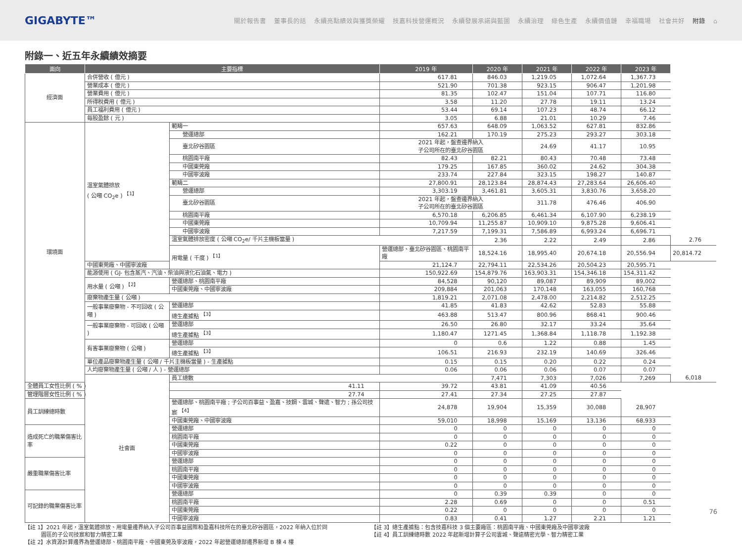GIGABYTE™
關於報告書 董事長的話 永續亮點績效與獲獎榮耀 技嘉科技營運概況 永續發展承諾與藍圖 永續治理 綠色生產 永續價值鏈 幸福職場 社會共好 附錄 ⌂
附錄一、近五年永續績效摘要
| 面向 | 主要指標 | | 2019 年 | 2020 年 | 2021 年 | 2022 年 | 2023 年 | |
| --- | --- | --- | --- | --- | --- | --- | --- | --- |
| 經濟面 | 合併營收 ( 億元 ) | | 617.81 | 846.03 | 1,219.05 | 1,072.64 | 1,367.73 | |
| | 營業成本 ( 億元 ) | | 521.90 | 701.38 | 923.15 | 906.47 | 1,201.98 | |
| | 營業費用 ( 億元 ) | | 81.35 | 102.47 | 151.04 | 107.71 | 116.80 | |
| | 所得稅費用 ( 億元 ) | | 3.58 | 11.20 | 27.78 | 19.11 | 13.24 | |
| | 員工福利費用 ( 億元 ) | | 53.44 | 69.14 | 107.23 | 48.74 | 66.12 | |
| | 每股盈餘 ( 元 ) | | 3.05 | 6.88 | 21.01 | 10.29 | 7.46 | |
| 環境面 | 溫室氣體排放 ( 公噸 CO<sub>2</sub>e ) <sup>【1】</sup> | 範疇一 | 657.63 | 648.09 | 1,063.52 | 627.81 | 832.86 | |
| | | 營運總部 | 162.21 | 170.19 | 275.23 | 293.27 | 303.18 | |
| | | 臺北矽谷園區 | 2021 年起，盤查邊界納入 子公司所在的臺北矽谷園區 | | 24.69 | 41.17 | 10.95 | |
| | | 桃園南平廠 | 82.43 | 82.21 | 80.43 | 70.48 | 73.48 | |
| | | 中國東莞廠 | 179.25 | 167.85 | 360.02 | 24.62 | 304.38 | |
| | | 中國寧波廠 | 233.74 | 227.84 | 323.15 | 198.27 | 140.87 | |
| | | 範疇二 | 27,800.91 | 28,123.84 | 28,874.43 | 27,283.64 | 26,606.40 | |
| | | 營運總部 | 3,303.19 | 3,461.81 | 3,605.31 | 3,830.76 | 3,658.20 | |
| | | 臺北矽谷園區 | 2021 年起，盤查邊界納入 子公司所在的臺北矽谷園區 | | 311.78 | 476.46 | 406.90 | |
| | | 桃園南平廠 | 6,570.18 | 6,206.85 | 6,461.34 | 6,107.90 | 6,238.19 | |
| | | 中國東莞廠 | 10,709.94 | 11,255.87 | 10,909.10 | 9,875.28 | 9,606.41 | |
| | | 中國寧波廠 | 7,217.59 | 7,199.31 | 7,586.89 | 6,993.24 | 6,696.71 | |
| | | 溫室氣體排放密度 ( 公噸 CO<sub>2</sub>e/ 千片主機板當量 ) | | 2.36 | 2.22 | 2.49 | 2.86 | 2.76 |
| | | 用電量 ( 千度 ) <sup>【1】</sup> | 營運總部、臺北矽谷園區、桃園南平廠 | 18,524.16 | 18,995.40 | 20,674.18 | 20,556.94 | 20,814.72 |
| | 中國東莞廠、中國寧波廠 | | 21,124.7 | 22,794.11 | 22,534.26 | 20,504.23 | 20,595.71 | |
| | 能源使用 ( GJ- 包含蒸汽、汽油、柴油與液化石油氣、電力 ) | | 150,922.69 | 154,879.76 | 163,903.31 | 154,346.18 | 154,311.42 | |
| | 用水量 ( 公噸 ) <sup>【2】</sup> | 營運總部、桃園南平廠 | 84,528 | 90,120 | 89,087 | 89,909 | 89,002 | |
| | | 中國東莞廠、中國寧波廠 | 209,884 | 201,063 | 170,148 | 163,055 | 160,768 | |
| | 廢棄物產生量 ( 公噸 ) | | 1,819.21 | 2,071.08 | 2,478.00 | 2,214.82 | 2,512.25 | |
| | 一般事業廢棄物 - 不可回收 ( 公噸 ) | 營運總部 | 41.85 | 41.83 | 42.62 | 52.83 | 55.88 | |
| | | 總生產據點 <sup>【3】</sup> | 463.88 | 513.47 | 800.96 | 868.41 | 900.46 | |
| | 一般事業廢棄物 - 可回收 ( 公噸 ) | 營運總部 | 26.50 | 26.80 | 32.17 | 33.24 | 35.64 | |
| | | 總生產據點 <sup>【3】</sup> | 1,180.47 | 1271.45 | 1,368.84 | 1,118.78 | 1,192.38 | |
| | 有害事業廢棄物 ( 公噸 ) | 營運總部 | 0 | 0.6 | 1.22 | 0.88 | 1.45 | |
| | | 總生產據點 <sup>【3】</sup> | 106.51 | 216.93 | 232.19 | 140.69 | 326.46 | |
| | 單位產品廢棄物產生量 ( 公噸 / 千片主機板當量 ) - 生產據點 | | 0.15 | 0.15 | 0.20 | 0.22 | 0.24 | |
| | 人均廢棄物產生量 ( 公噸 / 人 ) - 營運總部 | | 0.06 | 0.06 | 0.06 | 0.07 | 0.07 | |
| | 社會面 | 員工總數 | | 7,471 | 7,303 | 7,026 | 7,269 | 6,018 |
| 全體員工女性比例 ( % ) | | 41.11 | 39.72 | 43.81 | 41.09 | 40.56 | | |
| 管理階層女性比例 ( % ) | | 27.74 | 27.41 | 27.34 | 27.25 | 27.87 | | |
| 員工訓練總時數 | | 營運總部、桃園南平廠 ; 子公司百事益、盈嘉、技鋼、雲城、聲遠、智力 ; 孫公司技宸 <sup>【4】</sup> | 24,878 | 19,904 | 15,359 | 30,088 | 28,907 | |
| | | 中國東莞廠、中國寧波廠 | 59,010 | 18,998 | 15,169 | 13,136 | 68,933 | |
| 造成死亡的職業傷害比率 | | 營運總部 | 0 | 0 | 0 | 0 | 0 | |
| | | 桃園南平廠 | 0 | 0 | 0 | 0 | 0 | |
| | | 中國東莞廠 | 0.22 | 0 | 0 | 0 | 0 | |
| | | 中國寧波廠 | 0 | 0 | 0 | 0 | 0 | |
| 嚴重職業傷害比率 | | 營運總部 | 0 | 0 | 0 | 0 | 0 | |
| | | 桃園南平廠 | 0 | 0 | 0 | 0 | 0 | |
| | | 中國東莞廠 | 0 | 0 | 0 | 0 | 0 | |
| | | 中國寧波廠 | 0 | 0 | 0 | 0 | 0 | |
| 可記錄的職業傷害比率 | | 營運總部 | 0 | 0.39 | 0.39 | 0 | 0 | |
| | | 桃園南平廠 | 2.28 | 0.69 | 0 | 0 | 0.51 | |
| | | 中國東莞廠 | 0.22 | 0 | 0 | 0 | 0 | |
| | | 中國寧波廠 | 0.83 | 0.41 | 1.27 | 2.21 | 1.21 | |
【註 1】2021 年起，溫室氣體排放、用電量邊界納入子公司百事益國際和盈嘉科技所在的臺北矽谷園區，2022 年納入位於同
　　　園區的子公司技宸和智力精密工業
【註 2】水資源計算邊界為營運總部、桃園南平廠、中國東莞及寧波廠，2022 年起營運總部邊界新增 B 棟 4 樓
【註 3】總生產據點：包含技嘉科技 3 個主要廠區：桃園南平廠、中國東莞廠及中國寧波廠
【註 4】員工訓練總時數 2022 年起新增計算子公司雲城、聲遠精密光學、智力精密工業
76